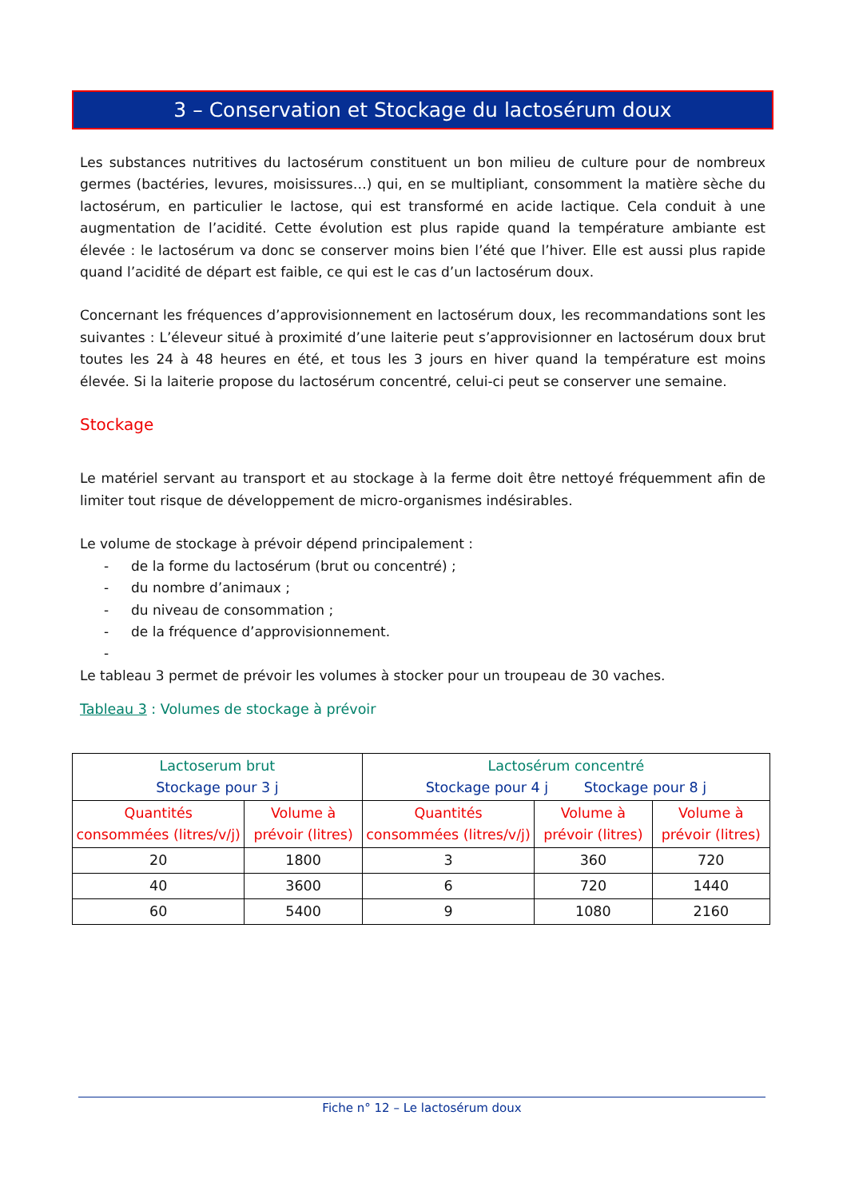3 – Conservation et Stockage du lactosérum doux
Les substances nutritives du lactosérum constituent un bon milieu de culture pour de nombreux germes (bactéries, levures, moisissures…) qui, en se multipliant, consomment la matière sèche du lactosérum, en particulier le lactose, qui est transformé en acide lactique. Cela conduit à une augmentation de l’acidité. Cette évolution est plus rapide quand la température ambiante est élevée : le lactosérum va donc se conserver moins bien l’été que l’hiver. Elle est aussi plus rapide quand l’acidité de départ est faible, ce qui est le cas d’un lactosérum doux.
Concernant les fréquences d’approvisionnement en lactosérum doux, les recommandations sont les suivantes : L’éleveur situé à proximité d’une laiterie peut s’approvisionner en lactosérum doux brut toutes les 24 à 48 heures en été, et tous les 3 jours en hiver quand la température est moins élevée. Si la laiterie propose du lactosérum concentré, celui-ci peut se conserver une semaine.
Stockage
Le matériel servant au transport et au stockage à la ferme doit être nettoyé fréquemment afin de limiter tout risque de développement de micro-organismes indésirables.
Le volume de stockage à prévoir dépend principalement :
- de la forme du lactosérum (brut ou concentré) ;
- du nombre d’animaux ;
- du niveau de consommation ;
- de la fréquence d’approvisionnement.
-
Le tableau 3 permet de prévoir les volumes à stocker pour un troupeau de 30 vaches.
Tableau 3 : Volumes de stockage à prévoir
| Lactoserum brut Stockage pour 3 j | | Lactosérum concentré Stockage pour 4 j Stockage pour 8 j | | |
| --- | --- | --- | --- | --- |
| Quantités consommées (litres/v/j) | Volume à prévoir (litres) | Quantités consommées (litres/v/j) | Volume à prévoir (litres) | Volume à prévoir (litres) |
| 20 | 1800 | 3 | 360 | 720 |
| 40 | 3600 | 6 | 720 | 1440 |
| 60 | 5400 | 9 | 1080 | 2160 |
Fiche n° 12 – Le lactosérum doux